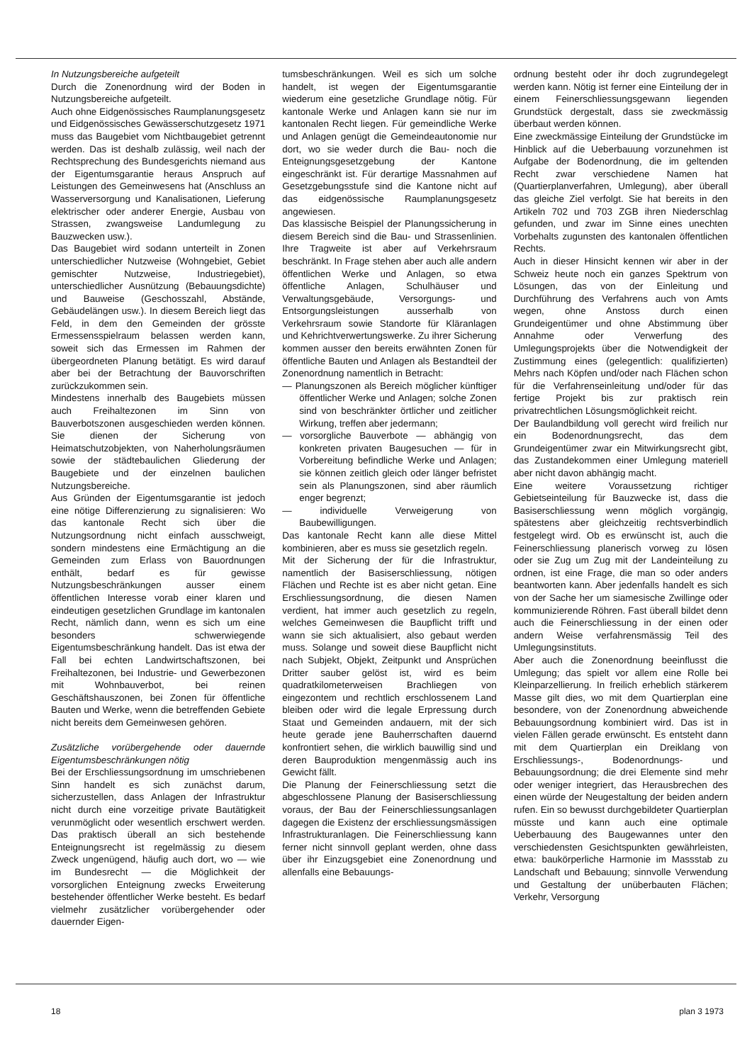In Nutzungsbereiche aufgeteilt
Durch die Zonenordnung wird der Boden in Nutzungsbereiche aufgeteilt.
Auch ohne Eidgenössisches Raumplanungsgesetz und Eidgenössisches Gewässerschutzgesetz 1971 muss das Baugebiet vom Nichtbaugebiet getrennt werden. Das ist deshalb zulässig, weil nach der Rechtsprechung des Bundesgerichts niemand aus der Eigentumsgarantie heraus Anspruch auf Leistungen des Gemeinwesens hat (Anschluss an Wasserversorgung und Kanalisationen, Lieferung elektrischer oder anderer Energie, Ausbau von Strassen, zwangsweise Landumlegung zu Bauzwecken usw.).
Das Baugebiet wird sodann unterteilt in Zonen unterschiedlicher Nutzweise (Wohngebiet, Gebiet gemischter Nutzweise, Industriegebiet), unterschiedlicher Ausnützung (Bebauungsdichte) und Bauweise (Geschosszahl, Abstände, Gebäudelängen usw.). In diesem Bereich liegt das Feld, in dem den Gemeinden der grösste Ermessensspielraum belassen werden kann, soweit sich das Ermessen im Rahmen der übergeordneten Planung betätigt. Es wird darauf aber bei der Betrachtung der Bauvorschriften zurückzukommen sein.
Mindestens innerhalb des Baugebiets müssen auch Freihaltezonen im Sinn von Bauverbotszonen ausgeschieden werden können. Sie dienen der Sicherung von Heimatschutzobjekten, von Naherholungsräumen sowie der städtebaulichen Gliederung der Baugebiete und der einzelnen baulichen Nutzungsbereiche.
Aus Gründen der Eigentumsgarantie ist jedoch eine nötige Differenzierung zu signalisieren: Wo das kantonale Recht sich über die Nutzungsordnung nicht einfach ausschweigt, sondern mindestens eine Ermächtigung an die Gemeinden zum Erlass von Bauordnungen enthält, bedarf es für gewisse Nutzungsbeschränkungen ausser einem öffentlichen Interesse vorab einer klaren und eindeutigen gesetzlichen Grundlage im kantonalen Recht, nämlich dann, wenn es sich um eine besonders schwerwiegende Eigentumsbeschränkung handelt. Das ist etwa der Fall bei echten Landwirtschaftszonen, bei Freihaltezonen, bei Industrie- und Gewerbezonen mit Wohnbauverbot, bei reinen Geschäftshauszonen, bei Zonen für öffentliche Bauten und Werke, wenn die betreffenden Gebiete nicht bereits dem Gemeinwesen gehören.
Zusätzliche vorübergehende oder dauernde Eigentumsbeschränkungen nötig
Bei der Erschliessungsordnung im umschriebenen Sinn handelt es sich zunächst darum, sicherzustellen, dass Anlagen der Infrastruktur nicht durch eine vorzeitige private Bautätigkeit verunmöglicht oder wesentlich erschwert werden. Das praktisch überall an sich bestehende Enteignungsrecht ist regelmässig zu diesem Zweck ungenügend, häufig auch dort, wo — wie im Bundesrecht — die Möglichkeit der vorsorglichen Enteignung zwecks Erweiterung bestehender öffentlicher Werke besteht. Es bedarf vielmehr zusätzlicher vorübergehender oder dauernder Eigen-
tumsbeschränkungen. Weil es sich um solche handelt, ist wegen der Eigentumsgarantie wiederum eine gesetzliche Grundlage nötig. Für kantonale Werke und Anlagen kann sie nur im kantonalen Recht liegen. Für gemeindliche Werke und Anlagen genügt die Gemeindeautonomie nur dort, wo sie weder durch die Bau- noch die Enteignungsgesetzgebung der Kantone eingeschränkt ist. Für derartige Massnahmen auf Gesetzgebungsstufe sind die Kantone nicht auf das eidgenössische Raumplanungsgesetz angewiesen.
Das klassische Beispiel der Planungssicherung in diesem Bereich sind die Bau- und Strassenlinien. Ihre Tragweite ist aber auf Verkehrsraum beschränkt. In Frage stehen aber auch alle andern öffentlichen Werke und Anlagen, so etwa öffentliche Anlagen, Schulhäuser und Verwaltungsgebäude, Versorgungs- und Entsorgungsleistungen ausserhalb von Verkehrsraum sowie Standorte für Kläranlagen und Kehrichtverwertungswerke. Zu ihrer Sicherung kommen ausser den bereits erwähnten Zonen für öffentliche Bauten und Anlagen als Bestandteil der Zonenordnung namentlich in Betracht:
— Planungszonen als Bereich möglicher künftiger öffentlicher Werke und Anlagen; solche Zonen sind von beschränkter örtlicher und zeitlicher Wirkung, treffen aber jedermann;
— vorsorgliche Bauverbote — abhängig von konkreten privaten Baugesuchen — für in Vorbereitung befindliche Werke und Anlagen; sie können zeitlich gleich oder länger befristet sein als Planungszonen, sind aber räumlich enger begrenzt;
— individuelle Verweigerung von Baubewilligungen.
Das kantonale Recht kann alle diese Mittel kombinieren, aber es muss sie gesetzlich regeln.
Mit der Sicherung der für die Infrastruktur, namentlich der Basiserschliessung, nötigen Flächen und Rechte ist es aber nicht getan. Eine Erschliessungsordnung, die diesen Namen verdient, hat immer auch gesetzlich zu regeln, welches Gemeinwesen die Baupflicht trifft und wann sie sich aktualisiert, also gebaut werden muss. Solange und soweit diese Baupflicht nicht nach Subjekt, Objekt, Zeitpunkt und Ansprüchen Dritter sauber gelöst ist, wird es beim quadratkilometerweisen Brachliegen von eingezontem und rechtlich erschlossenem Land bleiben oder wird die legale Erpressung durch Staat und Gemeinden andauern, mit der sich heute gerade jene Bauherrschaften dauernd konfrontiert sehen, die wirklich bauwillig sind und deren Bauproduktion mengenmässig auch ins Gewicht fällt.
Die Planung der Feinerschliessung setzt die abgeschlossene Planung der Basiserschliessung voraus, der Bau der Feinerschliessungsanlagen dagegen die Existenz der erschliessungsmässigen Infrastrukturanlagen. Die Feinerschliessung kann ferner nicht sinnvoll geplant werden, ohne dass über ihr Einzugsgebiet eine Zonenordnung und allenfalls eine Bebauungs-
ordnung besteht oder ihr doch zugrundegelegt werden kann. Nötig ist ferner eine Einteilung der in einem Feinerschliessungsgewann liegenden Grundstück dergestalt, dass sie zweckmässig überbaut werden können.
Eine zweckmässige Einteilung der Grundstücke im Hinblick auf die Ueberbauung vorzunehmen ist Aufgabe der Bodenordnung, die im geltenden Recht zwar verschiedene Namen hat (Quartierplanverfahren, Umlegung), aber überall das gleiche Ziel verfolgt. Sie hat bereits in den Artikeln 702 und 703 ZGB ihren Niederschlag gefunden, und zwar im Sinne eines unechten Vorbehalts zugunsten des kantonalen öffentlichen Rechts.
Auch in dieser Hinsicht kennen wir aber in der Schweiz heute noch ein ganzes Spektrum von Lösungen, das von der Einleitung und Durchführung des Verfahrens auch von Amts wegen, ohne Anstoss durch einen Grundeigentümer und ohne Abstimmung über Annahme oder Verwerfung des Umlegungsprojekts über die Notwendigkeit der Zustimmung eines (gelegentlich: qualifizierten) Mehrs nach Köpfen und/oder nach Flächen schon für die Verfahrenseinleitung und/oder für das fertige Projekt bis zur praktisch rein privatrechtlichen Lösungsmöglichkeit reicht.
Der Baulandbildung voll gerecht wird freilich nur ein Bodenordnungsrecht, das dem Grundeigentümer zwar ein Mitwirkungsrecht gibt, das Zustandekommen einer Umlegung materiell aber nicht davon abhängig macht.
Eine weitere Voraussetzung richtiger Gebietseinteilung für Bauzwecke ist, dass die Basiserschliessung wenn möglich vorgängig, spätestens aber gleichzeitig rechtsverbindlich festgelegt wird. Ob es erwünscht ist, auch die Feinerschliessung planerisch vorweg zu lösen oder sie Zug um Zug mit der Landeinteilung zu ordnen, ist eine Frage, die man so oder anders beantworten kann. Aber jedenfalls handelt es sich von der Sache her um siamesische Zwillinge oder kommunizierende Röhren. Fast überall bildet denn auch die Feinerschliessung in der einen oder andern Weise verfahrensmässig Teil des Umlegungsinstituts.
Aber auch die Zonenordnung beeinflusst die Umlegung; das spielt vor allem eine Rolle bei Kleinparzellierung. In freilich erheblich stärkerem Masse gilt dies, wo mit dem Quartierplan eine besondere, von der Zonenordnung abweichende Bebauungsordnung kombiniert wird. Das ist in vielen Fällen gerade erwünscht. Es entsteht dann mit dem Quartierplan ein Dreiklang von Erschliessungs-, Bodenordnungs- und Bebauungsordnung; die drei Elemente sind mehr oder weniger integriert, das Herausbrechen des einen würde der Neugestaltung der beiden andern rufen. Ein so bewusst durchgebildeter Quartierplan müsste und kann auch eine optimale Ueberbauung des Baugewannes unter den verschiedensten Gesichtspunkten gewährleisten, etwa: baukörperliche Harmonie im Massstab zu Landschaft und Bebauung; sinnvolle Verwendung und Gestaltung der unüberbauten Flächen; Verkehr, Versorgung
18 plan 3 1973